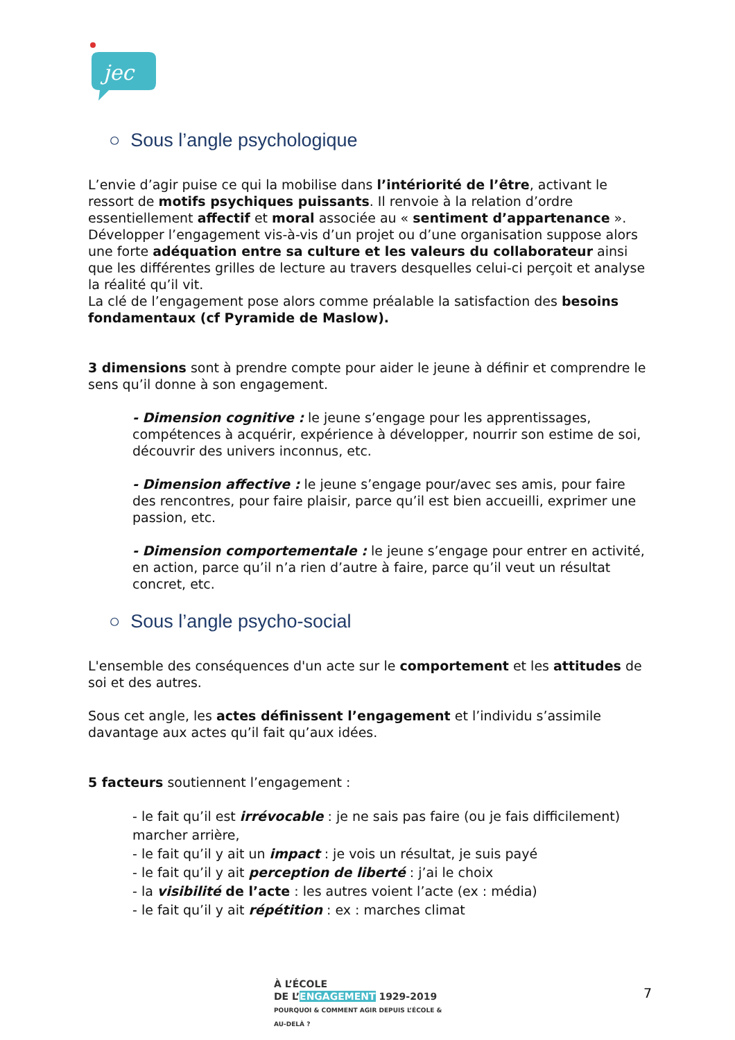jec
○ Sous l’angle psychologique
L’envie d’agir puise ce qui la mobilise dans l’intériorité de l’être, activant le ressort de motifs psychiques puissants. Il renvoie à la relation d’ordre essentiellement affectif et moral associée au « sentiment d’appartenance ». Développer l’engagement vis-à-vis d’un projet ou d’une organisation suppose alors une forte adéquation entre sa culture et les valeurs du collaborateur ainsi que les différentes grilles de lecture au travers desquelles celui-ci perçoit et analyse la réalité qu’il vit.
La clé de l’engagement pose alors comme préalable la satisfaction des besoins fondamentaux (cf Pyramide de Maslow).
3 dimensions sont à prendre compte pour aider le jeune à définir et comprendre le sens qu’il donne à son engagement.
- Dimension cognitive : le jeune s’engage pour les apprentissages, compétences à acquérir, expérience à développer, nourrir son estime de soi, découvrir des univers inconnus, etc.
- Dimension affective : le jeune s’engage pour/avec ses amis, pour faire des rencontres, pour faire plaisir, parce qu’il est bien accueilli, exprimer une passion, etc.
- Dimension comportementale : le jeune s’engage pour entrer en activité, en action, parce qu’il n’a rien d’autre à faire, parce qu’il veut un résultat concret, etc.
○ Sous l’angle psycho-social
L'ensemble des conséquences d'un acte sur le comportement et les attitudes de soi et des autres.
Sous cet angle, les actes définissent l’engagement et l’individu s’assimile davantage aux actes qu’il fait qu’aux idées.
5 facteurs soutiennent l’engagement :
- le fait qu’il est irrévocable : je ne sais pas faire (ou je fais difficilement) marcher arrière,
- le fait qu’il y ait un impact : je vois un résultat, je suis payé
- le fait qu’il y ait perception de liberté : j’ai le choix
- la visibilité de l’acte : les autres voient l’acte (ex : média)
- le fait qu’il y ait répétition : ex : marches climat
À L’ÉCOLE
DE L’ENGAGEMENT 1929-2019
POURQUOI & COMMENT AGIR DEPUIS L’ÉCOLE & AU-DELÀ ?
7